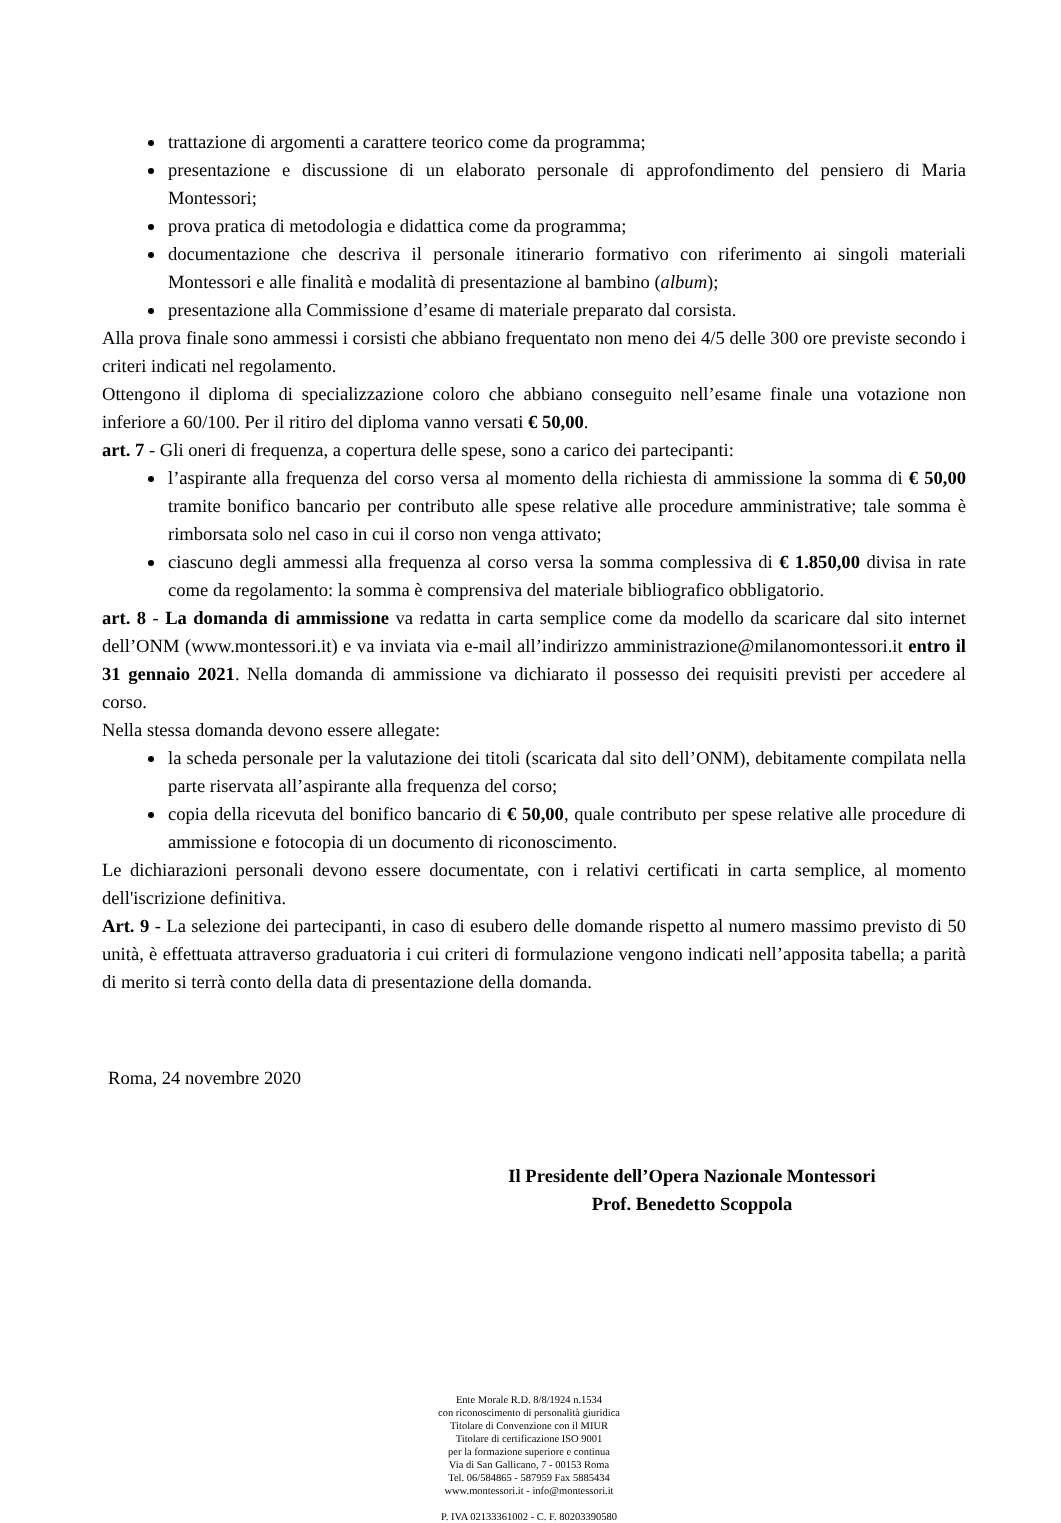trattazione di argomenti a carattere teorico come da programma;
presentazione e discussione di un elaborato personale di approfondimento del pensiero di Maria Montessori;
prova pratica di metodologia e didattica come da programma;
documentazione che descriva il personale itinerario formativo con riferimento ai singoli materiali Montessori e alle finalità e modalità di presentazione al bambino (album);
presentazione alla Commissione d’esame di materiale preparato dal corsista.
Alla prova finale sono ammessi i corsisti che abbiano frequentato non meno dei 4/5 delle 300 ore previste secondo i criteri indicati nel regolamento.
Ottengono il diploma di specializzazione coloro che abbiano conseguito nell’esame finale una votazione non inferiore a 60/100. Per il ritiro del diploma vanno versati € 50,00.
art. 7 - Gli oneri di frequenza, a copertura delle spese, sono a carico dei partecipanti:
l’aspirante alla frequenza del corso versa al momento della richiesta di ammissione la somma di € 50,00 tramite bonifico bancario per contributo alle spese relative alle procedure amministrative; tale somma è rimborsata solo nel caso in cui il corso non venga attivato;
ciascuno degli ammessi alla frequenza al corso versa la somma complessiva di € 1.850,00 divisa in rate come da regolamento: la somma è comprensiva del materiale bibliografico obbligatorio.
art. 8 - La domanda di ammissione va redatta in carta semplice come da modello da scaricare dal sito internet dell’ONM (www.montessori.it) e va inviata via e-mail all’indirizzo amministrazione@milanomontessori.it entro il 31 gennaio 2021. Nella domanda di ammissione va dichiarato il possesso dei requisiti previsti per accedere al corso.
Nella stessa domanda devono essere allegate:
la scheda personale per la valutazione dei titoli (scaricata dal sito dell’ONM), debitamente compilata nella parte riservata all’aspirante alla frequenza del corso;
copia della ricevuta del bonifico bancario di € 50,00, quale contributo per spese relative alle procedure di ammissione e fotocopia di un documento di riconoscimento.
Le dichiarazioni personali devono essere documentate, con i relativi certificati in carta semplice, al momento dell'iscrizione definitiva.
Art. 9 - La selezione dei partecipanti, in caso di esubero delle domande rispetto al numero massimo previsto di 50 unità, è effettuata attraverso graduatoria i cui criteri di formulazione vengono indicati nell’apposita tabella; a parità di merito si terrà conto della data di presentazione della domanda.
Roma, 24 novembre 2020
Il Presidente dell’Opera Nazionale Montessori
Prof. Benedetto Scoppola
Ente Morale R.D. 8/8/1924 n.1534
con riconoscimento di personalità giuridica
Titolare di Convenzione con il MIUR
Titolare di certificazione ISO 9001
per la formazione superiore e continua
Via di San Gallicano, 7 - 00153 Roma
Tel. 06/584865 - 587959 Fax 5885434
www.montessori.it - info@montessori.it
P. IVA 02133361002 - C. F. 80203390580